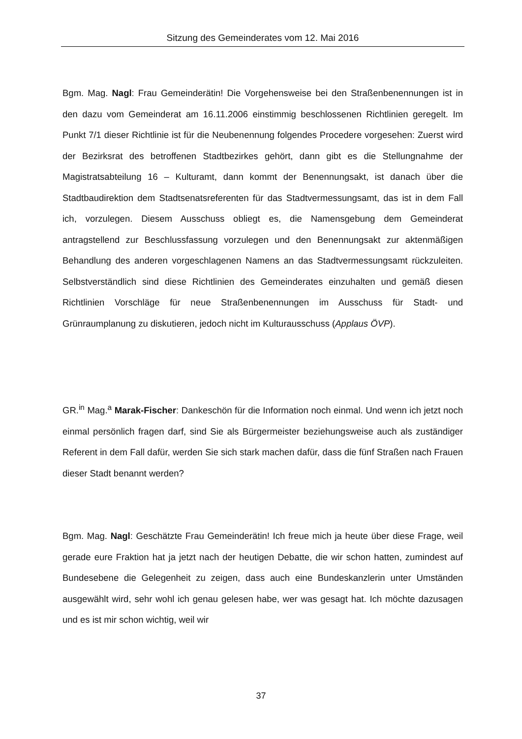Sitzung des Gemeinderates vom 12. Mai 2016
Bgm. Mag. Nagl: Frau Gemeinderätin! Die Vorgehensweise bei den Straßenbenennungen ist in den dazu vom Gemeinderat am 16.11.2006 einstimmig beschlossenen Richtlinien geregelt. Im Punkt 7/1 dieser Richtlinie ist für die Neubenennung folgendes Procedere vorgesehen: Zuerst wird der Bezirksrat des betroffenen Stadtbezirkes gehört, dann gibt es die Stellungnahme der Magistratsabteilung 16 – Kulturamt, dann kommt der Benennungsakt, ist danach über die Stadtbaudirektion dem Stadtsenatsreferenten für das Stadtvermessungsamt, das ist in dem Fall ich, vorzulegen. Diesem Ausschuss obliegt es, die Namensgebung dem Gemeinderat antragstellend zur Beschlussfassung vorzulegen und den Benennungsakt zur aktenmäßigen Behandlung des anderen vorgeschlagenen Namens an das Stadtvermessungsamt rückzuleiten. Selbstverständlich sind diese Richtlinien des Gemeinderates einzuhalten und gemäß diesen Richtlinien Vorschläge für neue Straßenbenennungen im Ausschuss für Stadt- und Grünraumplanung zu diskutieren, jedoch nicht im Kulturausschuss (Applaus ÖVP).
GR.<sup>in</sup> Mag.<sup>a</sup> Marak-Fischer: Dankeschön für die Information noch einmal. Und wenn ich jetzt noch einmal persönlich fragen darf, sind Sie als Bürgermeister beziehungsweise auch als zuständiger Referent in dem Fall dafür, werden Sie sich stark machen dafür, dass die fünf Straßen nach Frauen dieser Stadt benannt werden?
Bgm. Mag. Nagl: Geschätzte Frau Gemeinderätin! Ich freue mich ja heute über diese Frage, weil gerade eure Fraktion hat ja jetzt nach der heutigen Debatte, die wir schon hatten, zumindest auf Bundesebene die Gelegenheit zu zeigen, dass auch eine Bundeskanzlerin unter Umständen ausgewählt wird, sehr wohl ich genau gelesen habe, wer was gesagt hat. Ich möchte dazusagen und es ist mir schon wichtig, weil wir
37